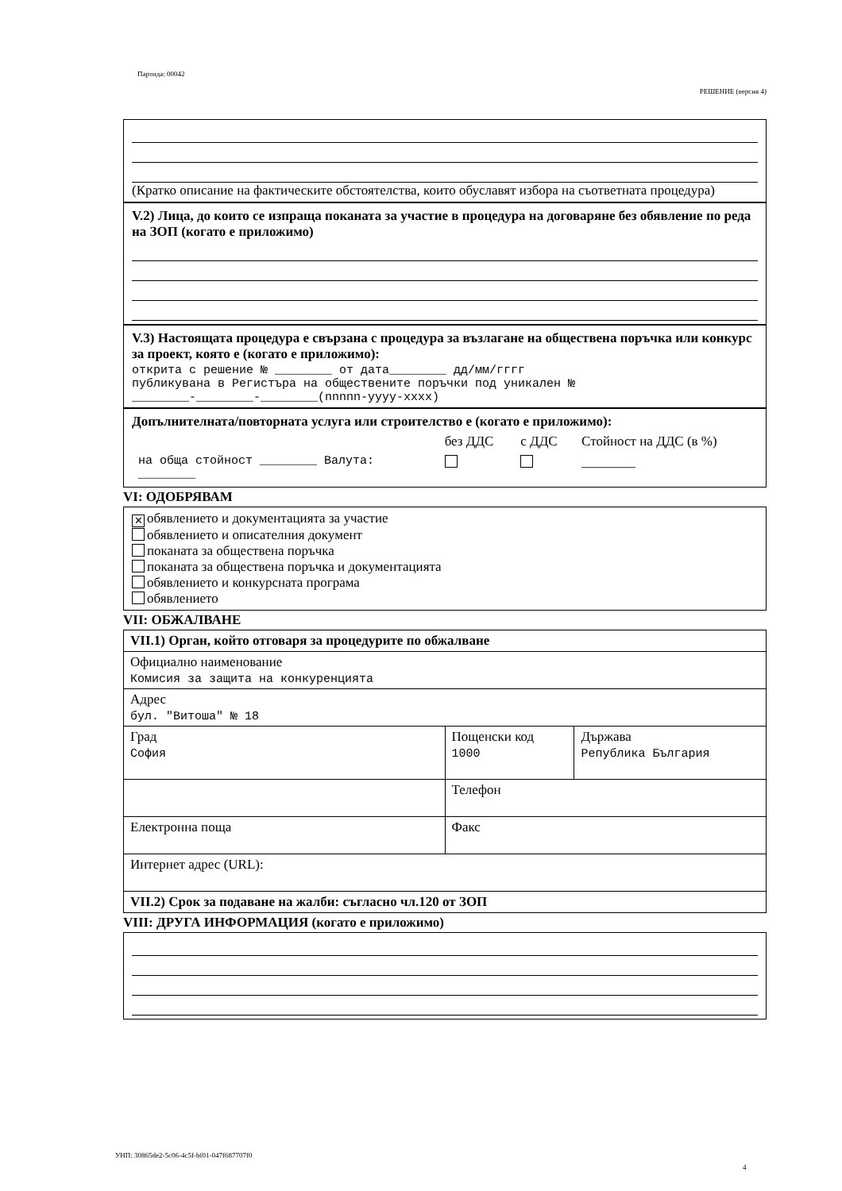Партида: 00042
РЕШЕНИЕ (версия 4)
(Кратко описание на фактическите обстоятелства, които обуславят избора на съответната процедура)
V.2) Лица, до които се изпраща поканата за участие в процедура на договаряне без обявление по реда на ЗОП (когато е приложимо)
V.3) Настоящата процедура е свързана с процедура за възлагане на обществена поръчка или конкурс за проект, която е (когато е приложимо):
открита с решение № ________ от дата________ дд/мм/гггг
публикувана в Регистъра на обществените поръчки под уникален №
________-________-________(nnnnn-yyyy-xxxx)
Допълнителната/повторната услуга или строителство е (когато е приложимо):
| | без ДДС | с ДДС | Стойност на ДДС (в %) |
| на обща стойност ________ Валута: ________ | | | ________ |
VI: ОДОБРЯВАМ
✕ обявлението и документацията за участие
обявлението и описателния документ
поканата за обществена поръчка
поканата за обществена поръчка и документацията
обявлението и конкурсната програма
обявлението
VII: ОБЖАЛВАНЕ
| VII.1) Орган, който отговаря за процедурите по обжалване | | |
| Официално наименование Комисия за защита на конкуренцията | | |
| Адрес бул. "Витоша" № 18 | | |
| Град София | Пощенски код 1000 | Държава Република България |
| | Телефон | |
| Електронна поща | Факс | |
| Интернет адрес (URL): | | |
| VII.2) Срок за подаване на жалби: съгласно чл.120 от ЗОП | | |
VIII: ДРУГА ИНФОРМАЦИЯ (когато е приложимо)
УНП: 30865de2-5c06-4c5f-bf01-047f687707f0
4